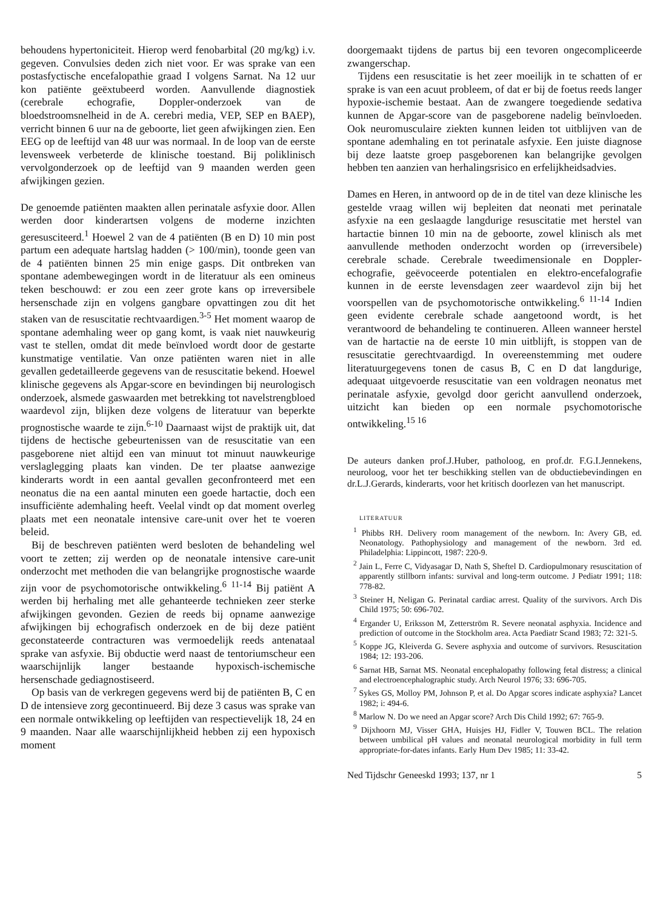behoudens hypertoniciteit. Hierop werd fenobarbital (20 mg/kg) i.v. gegeven. Convulsies deden zich niet voor. Er was sprake van een postasfyctische encefalopathie graad I volgens Sarnat. Na 12 uur kon patiënte geëxtubeerd worden. Aanvullende diagnostiek (cerebrale echografie, Doppler-onderzoek van de bloedstroomsnelheid in de A. cerebri media, VEP, SEP en BAEP), verricht binnen 6 uur na de geboorte, liet geen afwijkingen zien. Een EEG op de leeftijd van 48 uur was normaal. In de loop van de eerste levensweek verbeterde de klinische toestand. Bij poliklinisch vervolgonderzoek op de leeftijd van 9 maanden werden geen afwijkingen gezien.
De genoemde patiënten maakten allen perinatale asfyxie door. Allen werden door kinderartsen volgens de moderne inzichten geresusciteerd.<sup>1</sup> Hoewel 2 van de 4 patiënten (B en D) 10 min post partum een adequate hartslag hadden (> 100/min), toonde geen van de 4 patiënten binnen 25 min enige gasps. Dit ontbreken van spontane adembewegingen wordt in de literatuur als een omineus teken beschouwd: er zou een zeer grote kans op irreversibele hersenschade zijn en volgens gangbare opvattingen zou dit het staken van de resuscitatie rechtvaardigen.<sup>3-5</sup> Het moment waarop de spontane ademhaling weer op gang komt, is vaak niet nauwkeurig vast te stellen, omdat dit mede beïnvloed wordt door de gestarte kunstmatige ventilatie. Van onze patiënten waren niet in alle gevallen gedetailleerde gegevens van de resuscitatie bekend. Hoewel klinische gegevens als Apgar-score en bevindingen bij neurologisch onderzoek, alsmede gaswaarden met betrekking tot navelstrengbloed waardevol zijn, blijken deze volgens de literatuur van beperkte prognostische waarde te zijn.<sup>6-10</sup> Daarnaast wijst de praktijk uit, dat tijdens de hectische gebeurtenissen van de resuscitatie van een pasgeborene niet altijd een van minuut tot minuut nauwkeurige verslaglegging plaats kan vinden. De ter plaatse aanwezige kinderarts wordt in een aantal gevallen geconfronteerd met een neonatus die na een aantal minuten een goede hartactie, doch een insufficiënte ademhaling heeft. Veelal vindt op dat moment overleg plaats met een neonatale intensive care-unit over het te voeren beleid.
Bij de beschreven patiënten werd besloten de behandeling wel voort te zetten; zij werden op de neonatale intensive care-unit onderzocht met methoden die van belangrijke prognostische waarde zijn voor de psychomotorische ontwikkeling.<sup>6 11-14</sup> Bij patiënt A werden bij herhaling met alle gehanteerde technieken zeer sterke afwijkingen gevonden. Gezien de reeds bij opname aanwezige afwijkingen bij echografisch onderzoek en de bij deze patiënt geconstateerde contracturen was vermoedelijk reeds antenataal sprake van asfyxie. Bij obductie werd naast de tentoriumscheur een waarschijnlijk langer bestaande hypoxisch-ischemische hersenschade gediagnostiseerd.
Op basis van de verkregen gegevens werd bij de patiënten B, C en D de intensieve zorg gecontinueerd. Bij deze 3 casus was sprake van een normale ontwikkeling op leeftijden van respectievelijk 18, 24 en 9 maanden. Naar alle waarschijnlijkheid hebben zij een hypoxisch moment
doorgemaakt tijdens de partus bij een tevoren ongecompliceerde zwangerschap.
Tijdens een resuscitatie is het zeer moeilijk in te schatten of er sprake is van een acuut probleem, of dat er bij de foetus reeds langer hypoxie-ischemie bestaat. Aan de zwangere toegediende sedativa kunnen de Apgar-score van de pasgeborene nadelig beïnvloeden. Ook neuromusculaire ziekten kunnen leiden tot uitblijven van de spontane ademhaling en tot perinatale asfyxie. Een juiste diagnose bij deze laatste groep pasgeborenen kan belangrijke gevolgen hebben ten aanzien van herhalingsrisico en erfelijkheidsadvies.
Dames en Heren, in antwoord op de in de titel van deze klinische les gestelde vraag willen wij bepleiten dat neonati met perinatale asfyxie na een geslaagde langdurige resuscitatie met herstel van hartactie binnen 10 min na de geboorte, zowel klinisch als met aanvullende methoden onderzocht worden op (irreversibele) cerebrale schade. Cerebrale tweedimensionale en Doppler-echografie, geëvoceerde potentialen en elektro-encefalografie kunnen in de eerste levensdagen zeer waardevol zijn bij het voorspellen van de psychomotorische ontwikkeling.<sup>6 11-14</sup> Indien geen evidente cerebrale schade aangetoond wordt, is het verantwoord de behandeling te continueren. Alleen wanneer herstel van de hartactie na de eerste 10 min uitblijft, is stoppen van de resuscitatie gerechtvaardigd. In overeenstemming met oudere literatuurgegevens tonen de casus B, C en D dat langdurige, adequaat uitgevoerde resuscitatie van een voldragen neonatus met perinatale asfyxie, gevolgd door gericht aanvullend onderzoek, uitzicht kan bieden op een normale psychomotorische ontwikkeling.<sup>15 16</sup>
De auteurs danken prof.J.Huber, patholoog, en prof.dr. F.G.I.Jennekens, neuroloog, voor het ter beschikking stellen van de obductiebevindingen en dr.L.J.Gerards, kinderarts, voor het kritisch doorlezen van het manuscript.
LITERATUUR
<sup>1</sup> Phibbs RH. Delivery room management of the newborn. In: Avery GB, ed. Neonatology. Pathophysiology and management of the newborn. 3rd ed. Philadelphia: Lippincott, 1987: 220-9.
<sup>2</sup> Jain L, Ferre C, Vidyasagar D, Nath S, Sheftel D. Cardiopulmonary resuscitation of apparently stillborn infants: survival and long-term outcome. J Pediatr 1991; 118: 778-82.
<sup>3</sup> Steiner H, Neligan G. Perinatal cardiac arrest. Quality of the survivors. Arch Dis Child 1975; 50: 696-702.
<sup>4</sup> Ergander U, Eriksson M, Zetterström R. Severe neonatal asphyxia. Incidence and prediction of outcome in the Stockholm area. Acta Paediatr Scand 1983; 72: 321-5.
<sup>5</sup> Koppe JG, Kleiverda G. Severe asphyxia and outcome of survivors. Resuscitation 1984; 12: 193-206.
<sup>6</sup> Sarnat HB, Sarnat MS. Neonatal encephalopathy following fetal distress; a clinical and electroencephalographic study. Arch Neurol 1976; 33: 696-705.
<sup>7</sup> Sykes GS, Molloy PM, Johnson P, et al. Do Apgar scores indicate asphyxia? Lancet 1982; i: 494-6.
<sup>8</sup> Marlow N. Do we need an Apgar score? Arch Dis Child 1992; 67: 765-9.
<sup>9</sup> Dijxhoorn MJ, Visser GHA, Huisjes HJ, Fidler V, Touwen BCL. The relation between umbilical pH values and neonatal neurological morbidity in full term appropriate-for-dates infants. Early Hum Dev 1985; 11: 33-42.
Ned Tijdschr Geneeskd 1993; 137, nr 1 5